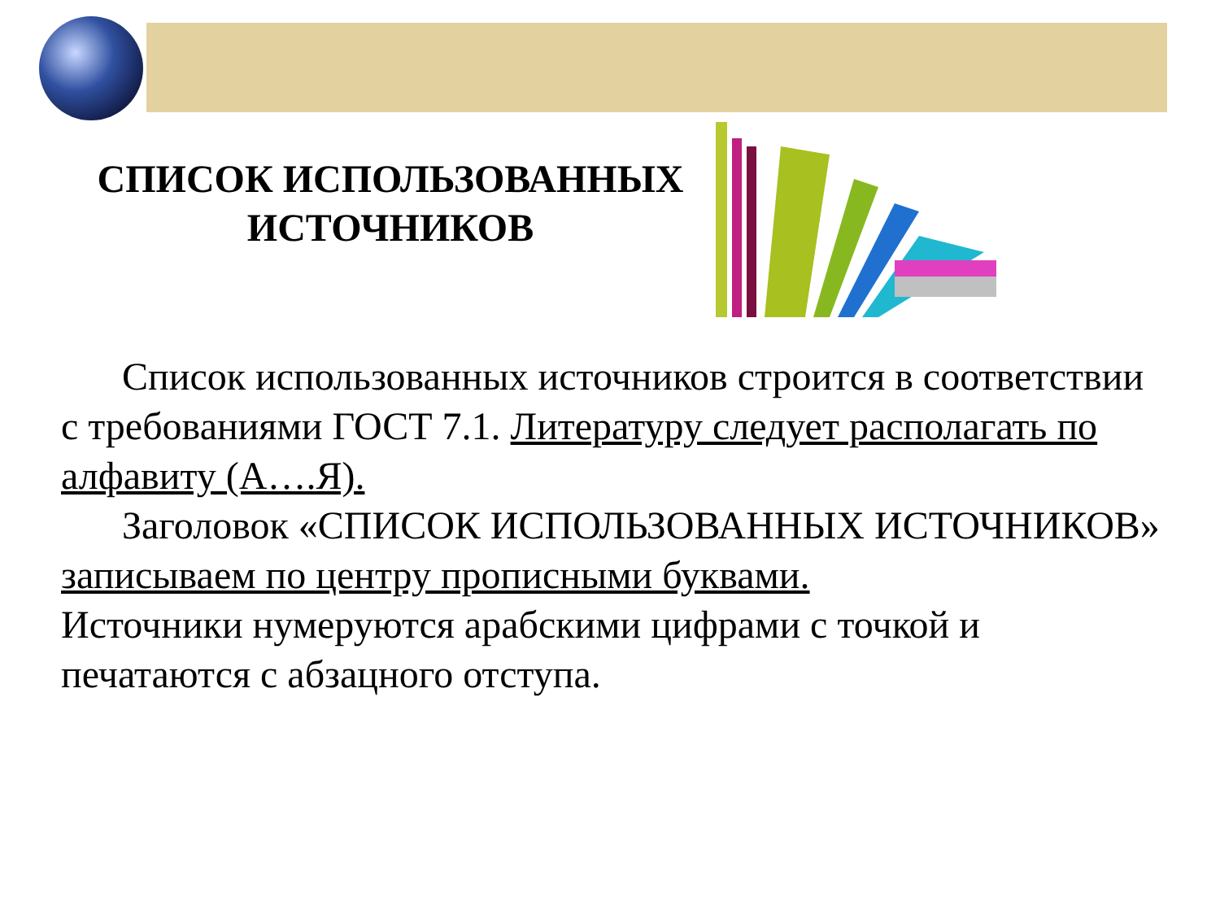СПИСОК ИСПОЛЬЗОВАННЫХ
ИСТОЧНИКОВ
Список использованных источников строится в соответствии с требованиями ГОСТ 7.1. Литературу следует располагать по алфавиту (А….Я).
Заголовок «СПИСОК ИСПОЛЬЗОВАННЫХ ИСТОЧНИКОВ» записываем по центру прописными буквами.
Источники нумеруются арабскими цифрами с точкой и печатаются с абзацного отступа.